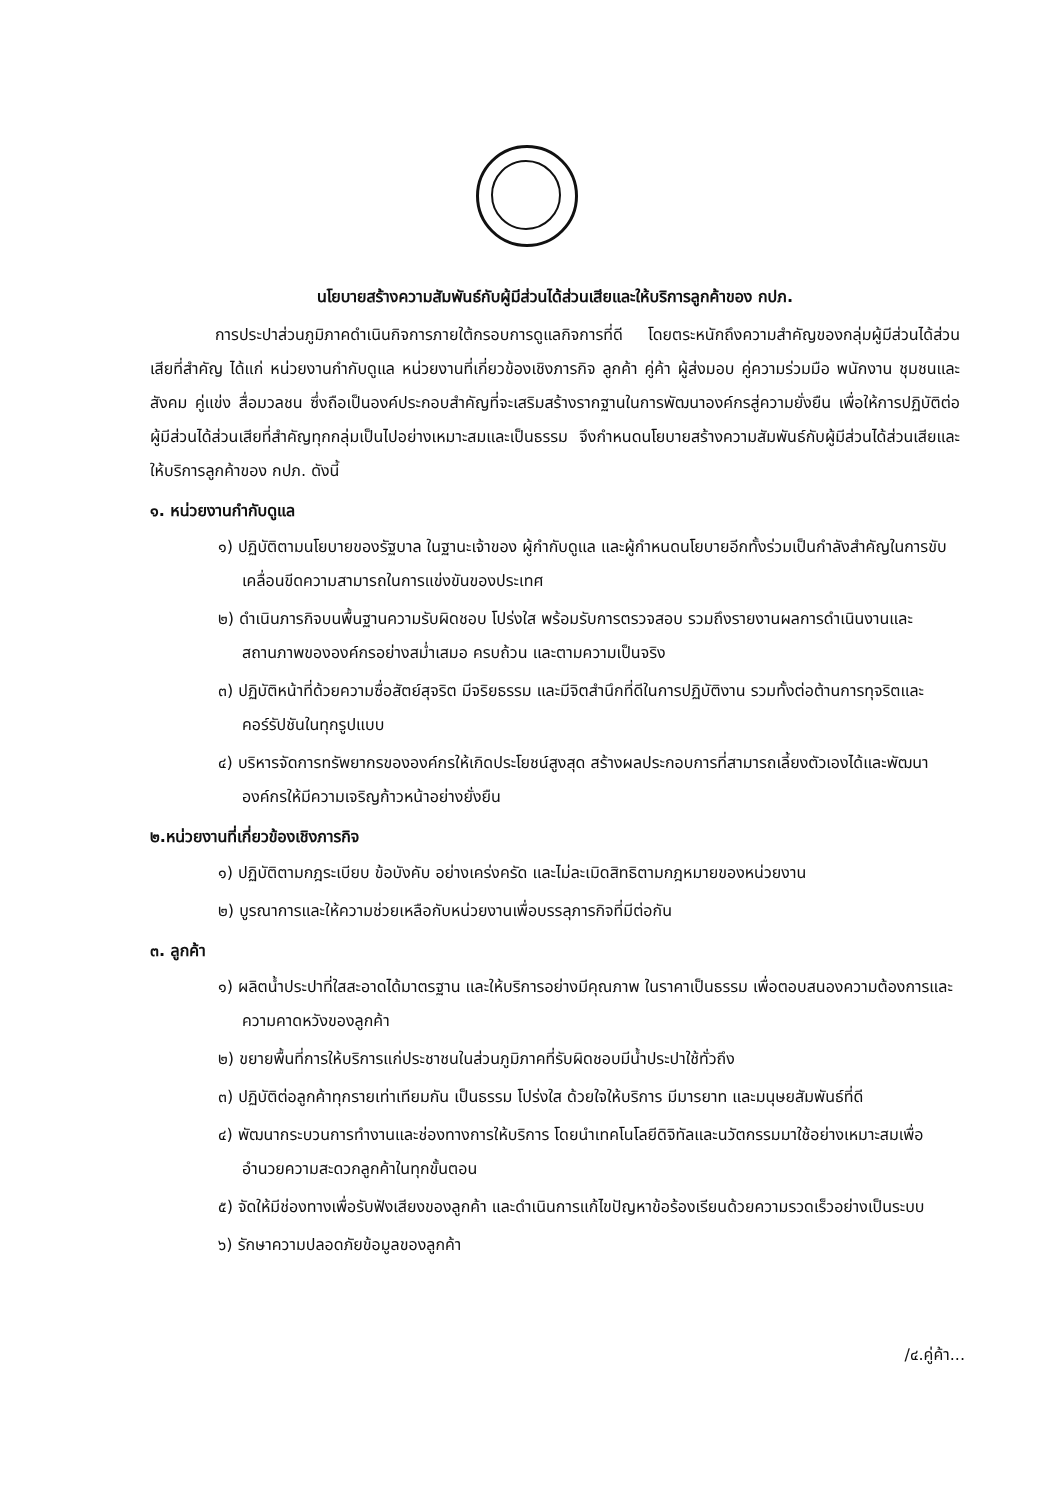นโยบายสร้างความสัมพันธ์กับผู้มีส่วนได้ส่วนเสียและให้บริการลูกค้าของ กปภ.
การประปาส่วนภูมิภาคดำเนินกิจการภายใต้กรอบการดูแลกิจการที่ดี โดยตระหนักถึงความสำคัญของกลุ่มผู้มีส่วนได้ส่วนเสียที่สำคัญ ได้แก่ หน่วยงานกำกับดูแล หน่วยงานที่เกี่ยวข้องเชิงภารกิจ ลูกค้า คู่ค้า ผู้ส่งมอบ คู่ความร่วมมือ พนักงาน ชุมชนและสังคม คู่แข่ง สื่อมวลชน ซึ่งถือเป็นองค์ประกอบสำคัญที่จะเสริมสร้างรากฐานในการพัฒนาองค์กรสู่ความยั่งยืน เพื่อให้การปฏิบัติต่อผู้มีส่วนได้ส่วนเสียที่สำคัญทุกกลุ่มเป็นไปอย่างเหมาะสมและเป็นธรรม จึงกำหนดนโยบายสร้างความสัมพันธ์กับผู้มีส่วนได้ส่วนเสียและให้บริการลูกค้าของ กปภ. ดังนี้
๑. หน่วยงานกำกับดูแล
๑) ปฏิบัติตามนโยบายของรัฐบาล ในฐานะเจ้าของ ผู้กำกับดูแล และผู้กำหนดนโยบายอีกทั้งร่วมเป็นกำลังสำคัญในการขับเคลื่อนขีดความสามารถในการแข่งขันของประเทศ
๒) ดำเนินภารกิจบนพื้นฐานความรับผิดชอบ โปร่งใส พร้อมรับการตรวจสอบ รวมถึงรายงานผลการดำเนินงานและสถานภาพขององค์กรอย่างสม่ำเสมอ ครบถ้วน และตามความเป็นจริง
๓) ปฏิบัติหน้าที่ด้วยความซื่อสัตย์สุจริต มีจริยธรรม และมีจิตสำนึกที่ดีในการปฏิบัติงาน รวมทั้งต่อต้านการทุจริตและคอร์รัปชันในทุกรูปแบบ
๔) บริหารจัดการทรัพยากรขององค์กรให้เกิดประโยชน์สูงสุด สร้างผลประกอบการที่สามารถเลี้ยงตัวเองได้และพัฒนาองค์กรให้มีความเจริญก้าวหน้าอย่างยั่งยืน
๒.หน่วยงานที่เกี่ยวข้องเชิงภารกิจ
๑) ปฏิบัติตามกฎระเบียบ ข้อบังคับ อย่างเคร่งครัด และไม่ละเมิดสิทธิตามกฎหมายของหน่วยงาน
๒) บูรณาการและให้ความช่วยเหลือกับหน่วยงานเพื่อบรรลุภารกิจที่มีต่อกัน
๓. ลูกค้า
๑) ผลิตน้ำประปาที่ใสสะอาดได้มาตรฐาน และให้บริการอย่างมีคุณภาพ ในราคาเป็นธรรม เพื่อตอบสนองความต้องการและความคาดหวังของลูกค้า
๒) ขยายพื้นที่การให้บริการแก่ประชาชนในส่วนภูมิภาคที่รับผิดชอบมีน้ำประปาใช้ทั่วถึง
๓) ปฏิบัติต่อลูกค้าทุกรายเท่าเทียมกัน เป็นธรรม โปร่งใส ด้วยใจให้บริการ มีมารยาท และมนุษยสัมพันธ์ที่ดี
๔) พัฒนากระบวนการทำงานและช่องทางการให้บริการ โดยนำเทคโนโลยีดิจิทัลและนวัตกรรมมาใช้อย่างเหมาะสมเพื่ออำนวยความสะดวกลูกค้าในทุกขั้นตอน
๕) จัดให้มีช่องทางเพื่อรับฟังเสียงของลูกค้า และดำเนินการแก้ไขปัญหาข้อร้องเรียนด้วยความรวดเร็วอย่างเป็นระบบ
๖) รักษาความปลอดภัยข้อมูลของลูกค้า
/๔.คู่ค้า...